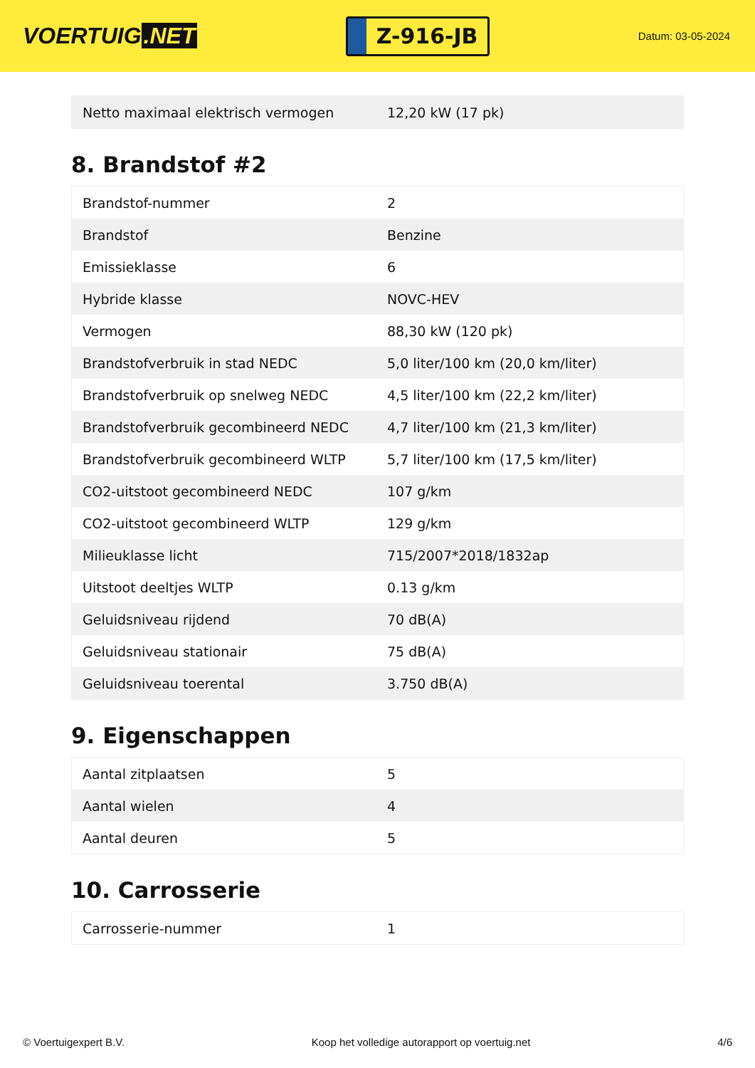VOERTUIG.NET
Z-916-JB
Datum: 03-05-2024
| Netto maximaal elektrisch vermogen | 12,20 kW (17 pk) |
8. Brandstof #2
| Brandstof-nummer | 2 |
| Brandstof | Benzine |
| Emissieklasse | 6 |
| Hybride klasse | NOVC-HEV |
| Vermogen | 88,30 kW (120 pk) |
| Brandstofverbruik in stad NEDC | 5,0 liter/100 km (20,0 km/liter) |
| Brandstofverbruik op snelweg NEDC | 4,5 liter/100 km (22,2 km/liter) |
| Brandstofverbruik gecombineerd NEDC | 4,7 liter/100 km (21,3 km/liter) |
| Brandstofverbruik gecombineerd WLTP | 5,7 liter/100 km (17,5 km/liter) |
| CO2-uitstoot gecombineerd NEDC | 107 g/km |
| CO2-uitstoot gecombineerd WLTP | 129 g/km |
| Milieuklasse licht | 715/2007*2018/1832ap |
| Uitstoot deeltjes WLTP | 0.13 g/km |
| Geluidsniveau rijdend | 70 dB(A) |
| Geluidsniveau stationair | 75 dB(A) |
| Geluidsniveau toerental | 3.750 dB(A) |
9. Eigenschappen
| Aantal zitplaatsen | 5 |
| Aantal wielen | 4 |
| Aantal deuren | 5 |
10. Carrosserie
| Carrosserie-nummer | 1 |
© Voertuigexpert B.V. Koop het volledige autorapport op voertuig.net 4/6